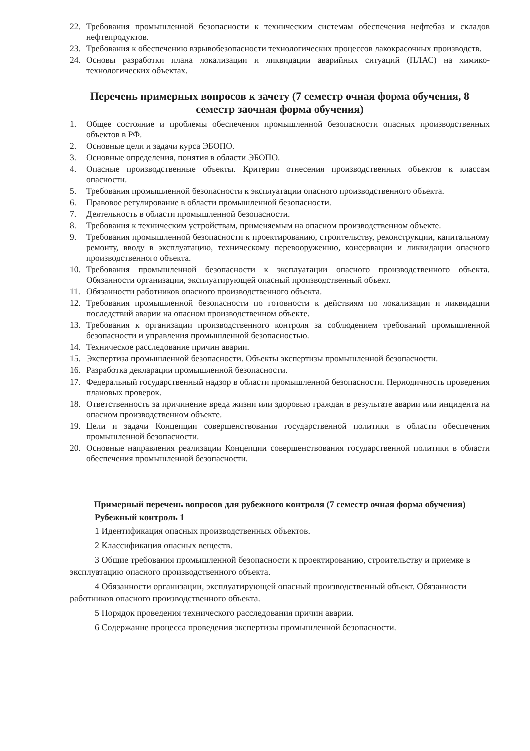22. Требования промышленной безопасности к техническим системам обеспечения нефтебаз и складов нефтепродуктов.
23. Требования к обеспечению взрывобезопасности технологических процессов лакокрасочных производств.
24. Основы разработки плана локализации и ликвидации аварийных ситуаций (ПЛАС) на химико-технологических объектах.
Перечень примерных вопросов к зачету (7 семестр очная форма обучения, 8 семестр заочная форма обучения)
1. Общее состояние и проблемы обеспечения промышленной безопасности опасных производственных объектов в РФ.
2. Основные цели и задачи курса ЭБОПО.
3. Основные определения, понятия в области ЭБОПО.
4. Опасные производственные объекты. Критерии отнесения производственных объектов к классам опасности.
5. Требования промышленной безопасности к эксплуатации опасного производственного объекта.
6. Правовое регулирование в области промышленной безопасности.
7. Деятельность в области промышленной безопасности.
8. Требования к техническим устройствам, применяемым на опасном производственном объекте.
9. Требования промышленной безопасности к проектированию, строительству, реконструкции, капитальному ремонту, вводу в эксплуатацию, техническому перевооружению, консервации и ликвидации опасного производственного объекта.
10. Требования промышленной безопасности к эксплуатации опасного производственного объекта. Обязанности организации, эксплуатирующей опасный производственный объект.
11. Обязанности работников опасного производственного объекта.
12. Требования промышленной безопасности по готовности к действиям по локализации и ликвидации последствий аварии на опасном производственном объекте.
13. Требования к организации производственного контроля за соблюдением требований промышленной безопасности и управления промышленной безопасностью.
14. Техническое расследование причин аварии.
15. Экспертиза промышленной безопасности. Объекты экспертизы промышленной безопасности.
16. Разработка декларации промышленной безопасности.
17. Федеральный государственный надзор в области промышленной безопасности. Периодичность проведения плановых проверок.
18. Ответственность за причинение вреда жизни или здоровью граждан в результате аварии или инцидента на опасном производственном объекте.
19. Цели и задачи Концепции совершенствования государственной политики в области обеспечения промышленной безопасности.
20. Основные направления реализации Концепции совершенствования государственной политики в области обеспечения промышленной безопасности.
Примерный перечень вопросов для рубежного контроля (7 семестр очная форма обучения)
Рубежный контроль 1
1 Идентификация опасных производственных объектов.
2 Классификация опасных веществ.
3 Общие требования промышленной безопасности к проектированию, строительству и приемке в эксплуатацию опасного производственного объекта.
4 Обязанности организации, эксплуатирующей опасный производственный объект. Обязанности работников опасного производственного объекта.
5 Порядок проведения технического расследования причин аварии.
6 Содержание процесса проведения экспертизы промышленной безопасности.